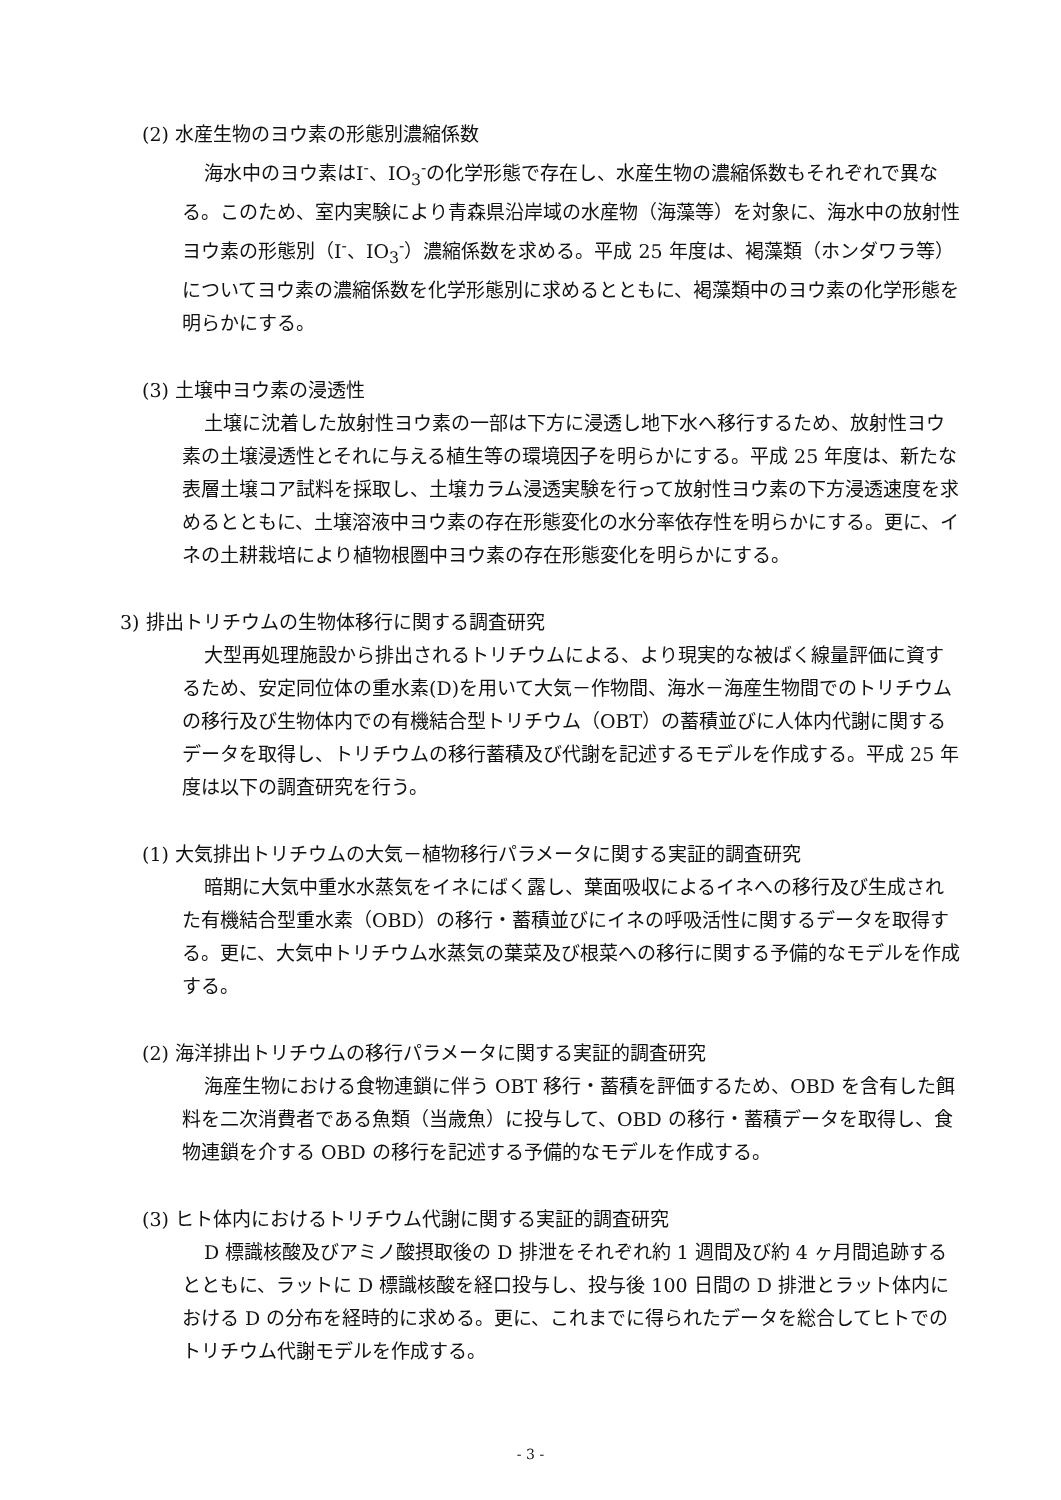(2) 水産生物のヨウ素の形態別濃縮係数
海水中のヨウ素はI<sup>-</sup>、IO<sub>3</sub><sup>-</sup>の化学形態で存在し、水産生物の濃縮係数もそれぞれで異なる。このため、室内実験により青森県沿岸域の水産物（海藻等）を対象に、海水中の放射性ヨウ素の形態別（I<sup>-</sup>、IO<sub>3</sub><sup>-</sup>）濃縮係数を求める。平成 25 年度は、褐藻類（ホンダワラ等）についてヨウ素の濃縮係数を化学形態別に求めるとともに、褐藻類中のヨウ素の化学形態を明らかにする。
(3) 土壌中ヨウ素の浸透性
土壌に沈着した放射性ヨウ素の一部は下方に浸透し地下水へ移行するため、放射性ヨウ素の土壌浸透性とそれに与える植生等の環境因子を明らかにする。平成 25 年度は、新たな表層土壌コア試料を採取し、土壌カラム浸透実験を行って放射性ヨウ素の下方浸透速度を求めるとともに、土壌溶液中ヨウ素の存在形態変化の水分率依存性を明らかにする。更に、イネの土耕栽培により植物根圏中ヨウ素の存在形態変化を明らかにする。
3) 排出トリチウムの生物体移行に関する調査研究
大型再処理施設から排出されるトリチウムによる、より現実的な被ばく線量評価に資するため、安定同位体の重水素(D)を用いて大気－作物間、海水－海産生物間でのトリチウムの移行及び生物体内での有機結合型トリチウム（OBT）の蓄積並びに人体内代謝に関するデータを取得し、トリチウムの移行蓄積及び代謝を記述するモデルを作成する。平成 25 年度は以下の調査研究を行う。
(1) 大気排出トリチウムの大気－植物移行パラメータに関する実証的調査研究
暗期に大気中重水水蒸気をイネにばく露し、葉面吸収によるイネへの移行及び生成された有機結合型重水素（OBD）の移行・蓄積並びにイネの呼吸活性に関するデータを取得する。更に、大気中トリチウム水蒸気の葉菜及び根菜への移行に関する予備的なモデルを作成する。
(2) 海洋排出トリチウムの移行パラメータに関する実証的調査研究
海産生物における食物連鎖に伴う OBT 移行・蓄積を評価するため、OBD を含有した餌料を二次消費者である魚類（当歳魚）に投与して、OBD の移行・蓄積データを取得し、食物連鎖を介する OBD の移行を記述する予備的なモデルを作成する。
(3) ヒト体内におけるトリチウム代謝に関する実証的調査研究
D 標識核酸及びアミノ酸摂取後の D 排泄をそれぞれ約 1 週間及び約 4 ヶ月間追跡するとともに、ラットに D 標識核酸を経口投与し、投与後 100 日間の D 排泄とラット体内における D の分布を経時的に求める。更に、これまでに得られたデータを総合してヒトでのトリチウム代謝モデルを作成する。
- 3 -